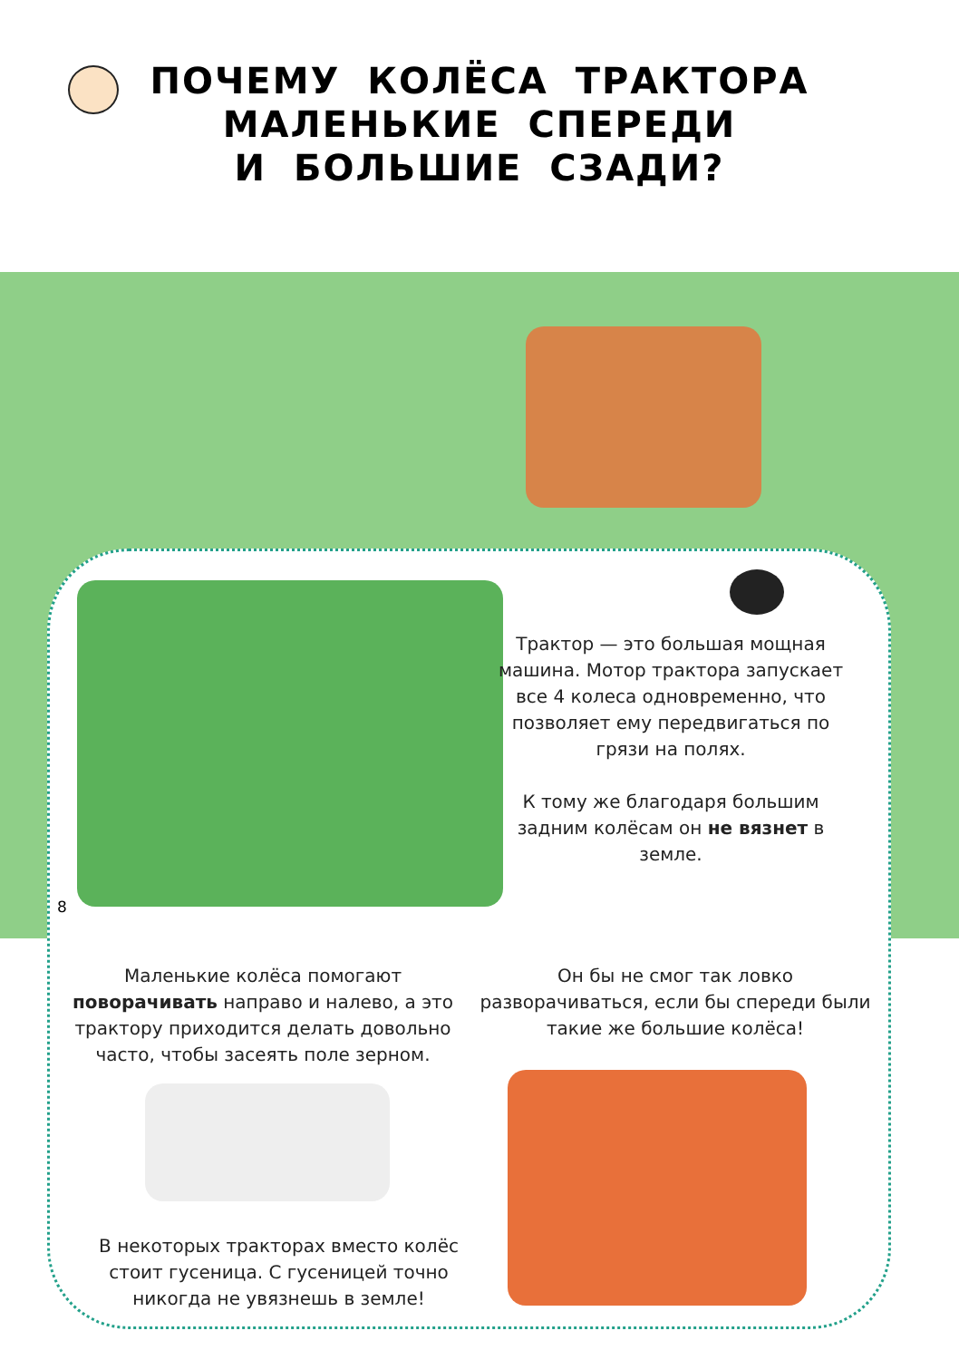ПОЧЕМУ КОЛЁСА ТРАКТОРА
МАЛЕНЬКИЕ СПЕРЕДИ
И БОЛЬШИЕ СЗАДИ?
Трактор — это большая мощная машина. Мотор трактора запускает все 4 колеса одновременно, что позволяет ему передвигаться по грязи на полях.
К тому же благодаря большим задним колёсам он не вязнет в земле.
8
Маленькие колёса помогают поворачивать направо и налево, а это трактору приходится делать довольно часто, чтобы засеять поле зерном.
Он бы не смог так ловко разворачиваться, если бы спереди были такие же большие колёса!
В некоторых тракторах вместо колёс стоит гусеница. С гусеницей точно никогда не увязнешь в земле!